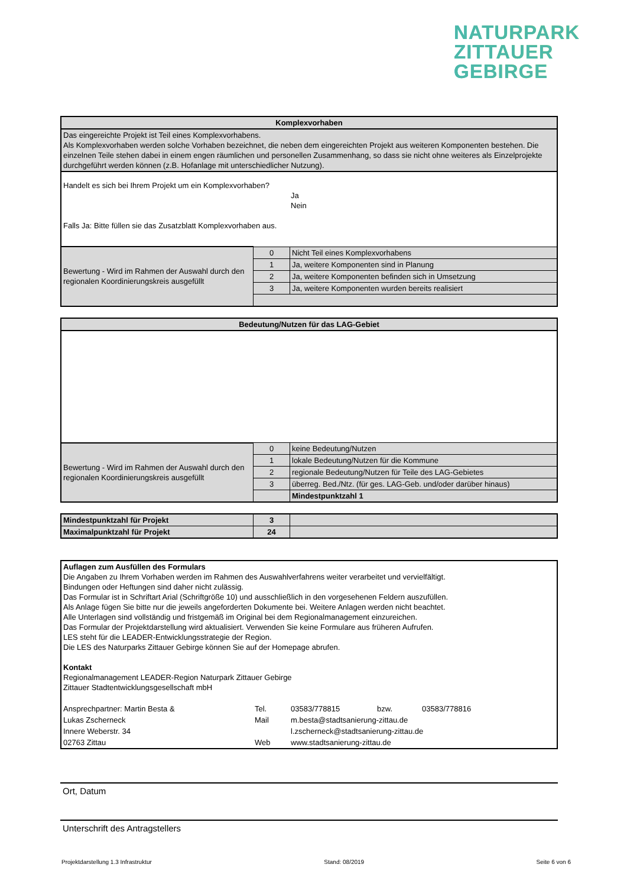NATURPARK
ZITTAUER
GEBIRGE
| Komplexvorhaben | | |
| --- | --- | --- |
| Das eingereichte Projekt ist Teil eines Komplexvorhabens. Als Komplexvorhaben werden solche Vorhaben bezeichnet, die neben dem eingereichten Projekt aus weiteren Komponenten bestehen. Die einzelnen Teile stehen dabei in einem engen räumlichen und personellen Zusammenhang, so dass sie nicht ohne weiteres als Einzelprojekte durchgeführt werden können (z.B. Hofanlage mit unterschiedlicher Nutzung). | | |
| Handelt es sich bei Ihrem Projekt um ein Komplexvorhaben? Ja Nein Falls Ja: Bitte füllen sie das Zusatzblatt Komplexvorhaben aus. | | |
| Bewertung - Wird im Rahmen der Auswahl durch den regionalen Koordinierungskreis ausgefüllt | 0 | Nicht Teil eines Komplexvorhabens |
| | 1 | Ja, weitere Komponenten sind in Planung |
| | 2 | Ja, weitere Komponenten befinden sich in Umsetzung |
| | 3 | Ja, weitere Komponenten wurden bereits realisiert |
| Bedeutung/Nutzen für das LAG-Gebiet | | |
| --- | --- | --- |
| Bewertung - Wird im Rahmen der Auswahl durch den regionalen Koordinierungskreis ausgefüllt | 0 | keine Bedeutung/Nutzen |
| | 1 | lokale Bedeutung/Nutzen für die Kommune |
| | 2 | regionale Bedeutung/Nutzen für Teile des LAG-Gebietes |
| | 3 | überreg. Bed./Ntz. (für ges. LAG-Geb. und/oder darüber hinaus) |
| | | Mindestpunktzahl 1 |
| Mindestpunktzahl für Projekt | 3 | |
| Maximalpunktzahl für Projekt | 24 | |
| Auflagen zum Ausfüllen des Formulars Die Angaben zu Ihrem Vorhaben werden im Rahmen des Auswahlverfahrens weiter verarbeitet und vervielfältigt. Bindungen oder Heftungen sind daher nicht zulässig. Das Formular ist in Schriftart Arial (Schriftgröße 10) und ausschließlich in den vorgesehenen Feldern auszufüllen. Als Anlage fügen Sie bitte nur die jeweils angeforderten Dokumente bei. Weitere Anlagen werden nicht beachtet. Alle Unterlagen sind vollständig und fristgemäß im Original bei dem Regionalmanagement einzureichen. Das Formular der Projektdarstellung wird aktualisiert. Verwenden Sie keine Formulare aus früheren Aufrufen. LES steht für die LEADER-Entwicklungsstrategie der Region. Die LES des Naturparks Zittauer Gebirge können Sie auf der Homepage abrufen. Kontakt Regionalmanagement LEADER-Region Naturpark Zittauer Gebirge Zittauer Stadtentwicklungsgesellschaft mbH | | | | |
| Ansprechpartner: Martin Besta & | Tel. | 03583/778815 | bzw. | 03583/778816 |
| Lukas Zscherneck | Mail | m.besta@stadtsanierung-zittau.de | | |
| Innere Weberstr. 34 | | l.zscherneck@stadtsanierung-zittau.de | | |
| 02763 Zittau | Web | www.stadtsanierung-zittau.de | | |
Ort, Datum
Unterschrift des Antragstellers
Projektdarstellung 1.3 Infrastruktur Stand: 08/2019 Seite 6 von 6